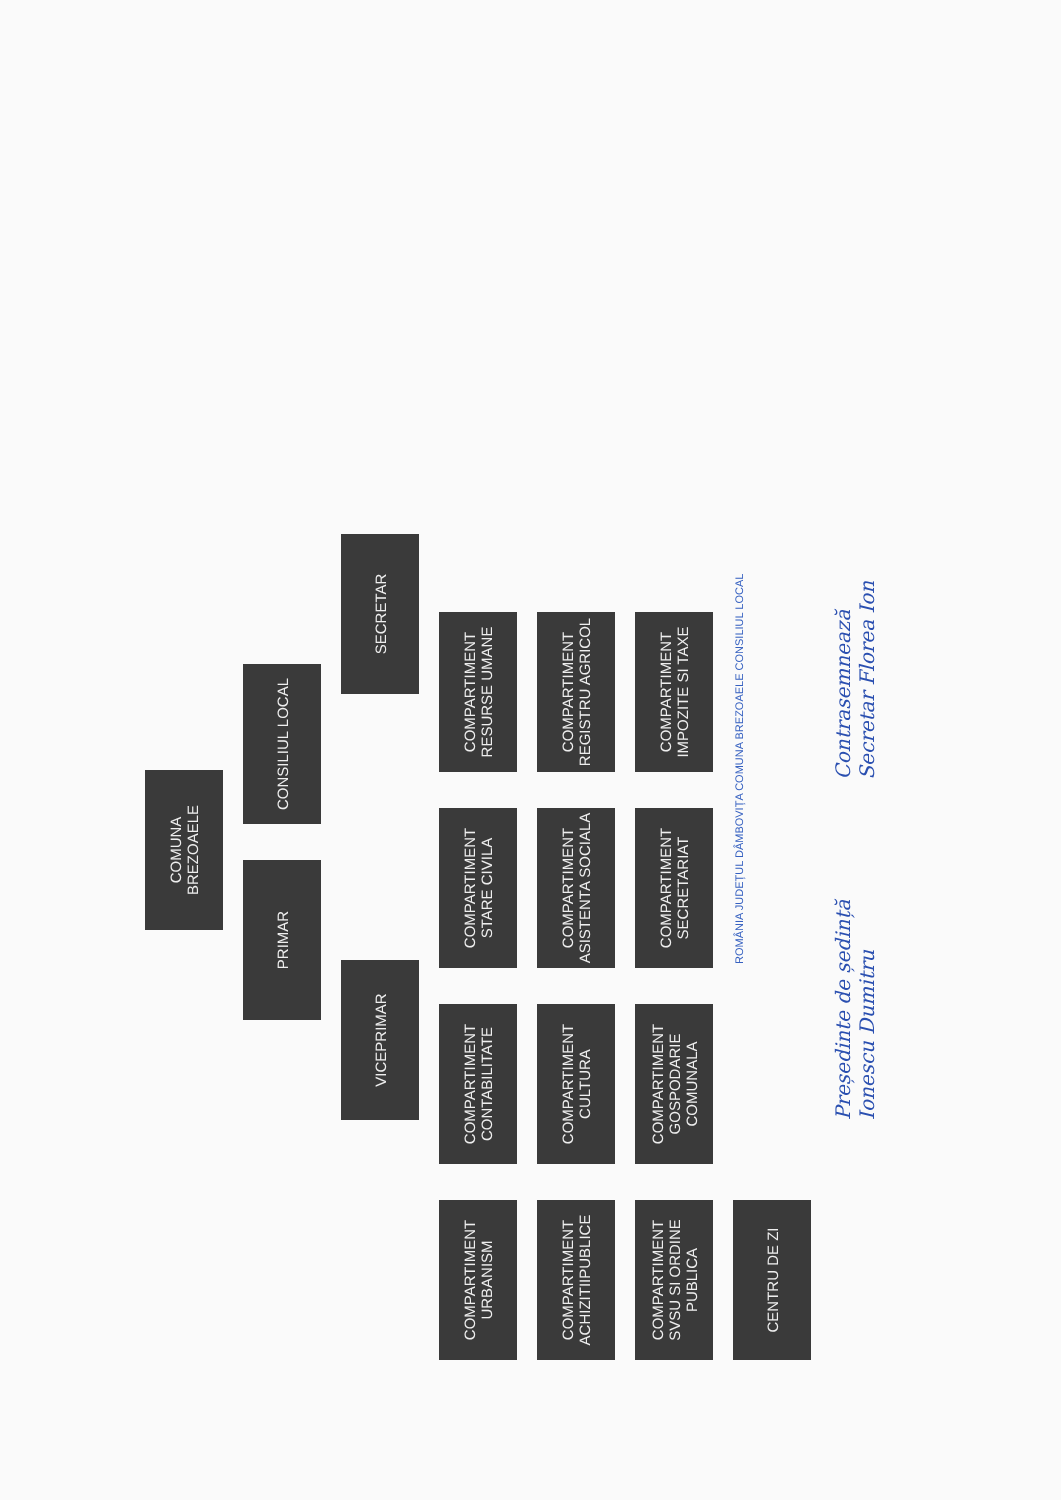COMUNA BREZOAELE
PRIMAR
CONSILIUL LOCAL
VICEPRIMAR
SECRETAR
COMPARTIMENT URBANISM
COMPARTIMENT CONTABILITATE
COMPARTIMENT STARE CIVILA
COMPARTIMENT RESURSE UMANE
COMPARTIMENT ACHIZITIIPUBLICE
COMPARTIMENT CULTURA
COMPARTIMENT ASISTENTA SOCIALA
COMPARTIMENT REGISTRU AGRICOL
COMPARTIMENT SVSU SI ORDINE PUBLICA
COMPARTIMENT GOSPODARIE COMUNALA
COMPARTIMENT SECRETARIAT
COMPARTIMENT IMPOZITE SI TAXE
CENTRU DE ZI
ROMÂNIA JUDEȚUL DÂMBOVIȚA COMUNA BREZOAELE CONSILIUL LOCAL
Președinte de ședință
Ionescu Dumitru
Contrasemnează
Secretar Florea Ion